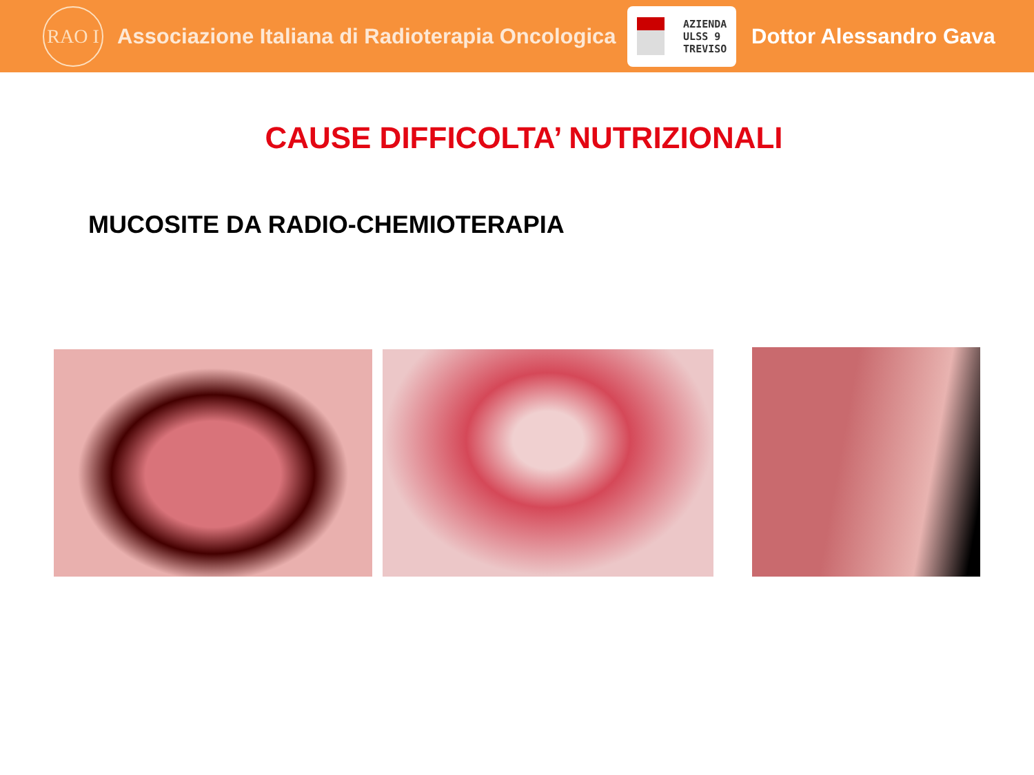RAO I
Associazione Italiana di Radioterapia Oncologica
AZIENDA
ULSS 9
TREVISO
Dottor Alessandro Gava
CAUSE DIFFICOLTA’ NUTRIZIONALI
MUCOSITE DA RADIO-CHEMIOTERAPIA